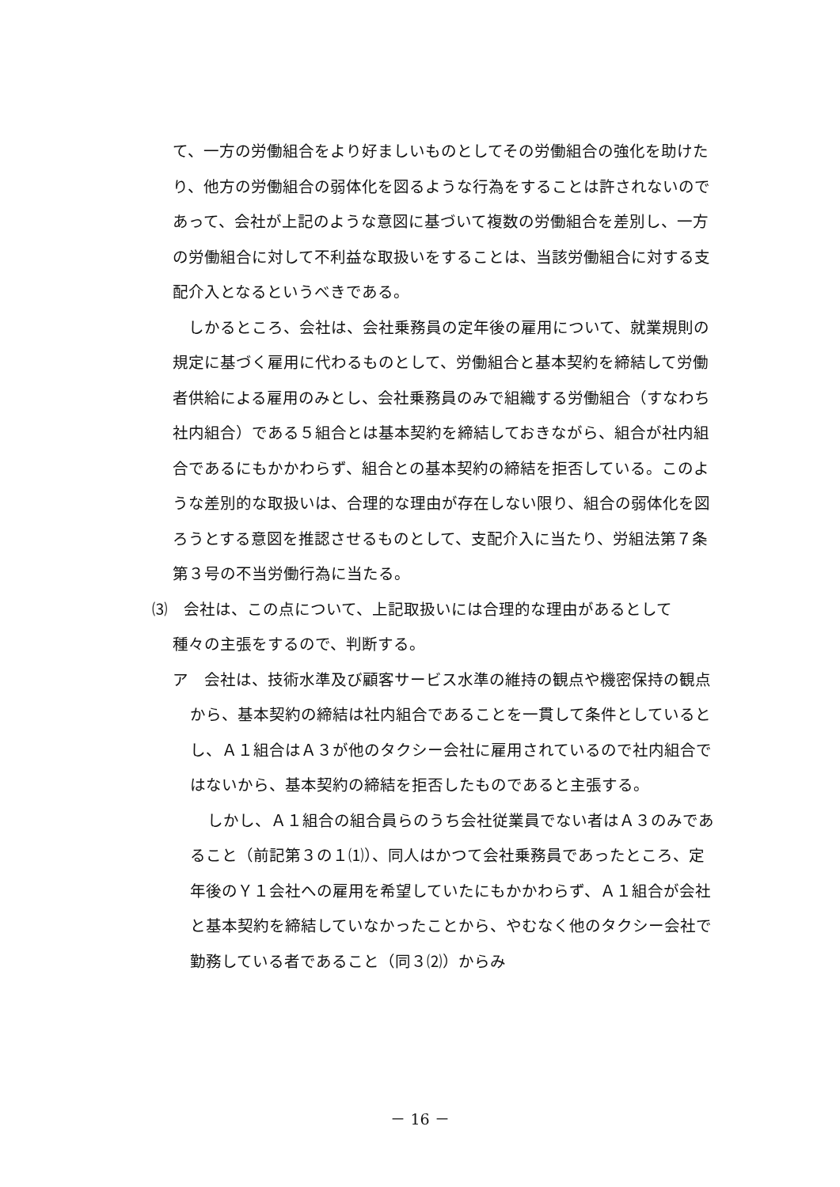て、一方の労働組合をより好ましいものとしてその労働組合の強化を助けたり、他方の労働組合の弱体化を図るような行為をすることは許されないのであって、会社が上記のような意図に基づいて複数の労働組合を差別し、一方の労働組合に対して不利益な取扱いをすることは、当該労働組合に対する支配介入となるというべきである。
しかるところ、会社は、会社乗務員の定年後の雇用について、就業規則の規定に基づく雇用に代わるものとして、労働組合と基本契約を締結して労働者供給による雇用のみとし、会社乗務員のみで組織する労働組合（すなわち社内組合）である５組合とは基本契約を締結しておきながら、組合が社内組合であるにもかかわらず、組合との基本契約の締結を拒否している。このような差別的な取扱いは、合理的な理由が存在しない限り、組合の弱体化を図ろうとする意図を推認させるものとして、支配介入に当たり、労組法第７条第３号の不当労働行為に当たる。
⑶　会社は、この点について、上記取扱いには合理的な理由があるとして
種々の主張をするので、判断する。
ア　会社は、技術水準及び顧客サービス水準の維持の観点や機密保持の観点から、基本契約の締結は社内組合であることを一貫して条件としているとし、Ａ１組合はＡ３が他のタクシー会社に雇用されているので社内組合ではないから、基本契約の締結を拒否したものであると主張する。
しかし、Ａ１組合の組合員らのうち会社従業員でない者はＡ３のみであること（前記第３の１⑴）、同人はかつて会社乗務員であったところ、定年後のＹ１会社への雇用を希望していたにもかかわらず、Ａ１組合が会社と基本契約を締結していなかったことから、やむなく他のタクシー会社で勤務している者であること（同３⑵）からみ
－ 16 －